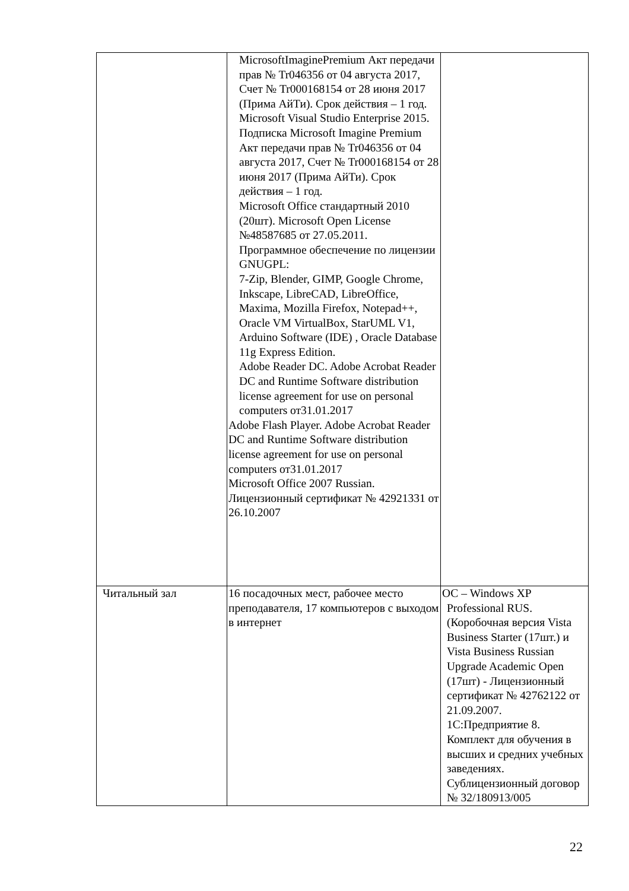| | MicrosoftImaginePremium Акт передачи прав № Tr046356 от 04 августа 2017, Счет № Tr000168154 от 28 июня 2017 (Прима АйТи). Срок действия – 1 год. Microsoft Visual Studio Enterprise 2015. Подписка Microsoft Imagine Premium Акт передачи прав № Tr046356 от 04 августа 2017, Счет № Tr000168154 от 28 июня 2017 (Прима АйТи). Срок действия – 1 год. Microsoft Office стандартный 2010 (20шт). Microsoft Open License №48587685 от 27.05.2011. Программное обеспечение по лицензии GNUGPL: 7-Zip, Blender, GIMP, Google Chrome, Inkscape, LibreCAD, LibreOffice, Maxima, Mozilla Firefox, Notepad++, Oracle VM VirtualBox, StarUML V1, Arduino Software (IDE) , Oracle Database 11g Express Edition. Adobe Reader DC. Adobe Acrobat Reader DC and Runtime Software distribution license agreement for use on personal computers от31.01.2017 Adobe Flash Player. Adobe Acrobat Reader DC and Runtime Software distribution license agreement for use on personal computers от31.01.2017 Microsoft Office 2007 Russian. Лицензионный сертификат № 42921331 от 26.10.2007 | |
| Читальный зал | 16 посадочных мест, рабочее место преподавателя, 17 компьютеров с выходом в интернет | ОС – Windows XP Professional RUS. (Коробочная версия Vista Business Starter (17шт.) и Vista Business Russian Upgrade Academic Open (17шт) - Лицензионный сертификат № 42762122 от 21.09.2007. 1С:Предприятие 8. Комплект для обучения в высших и средних учебных заведениях. Сублицензионный договор № 32/180913/005 |
22